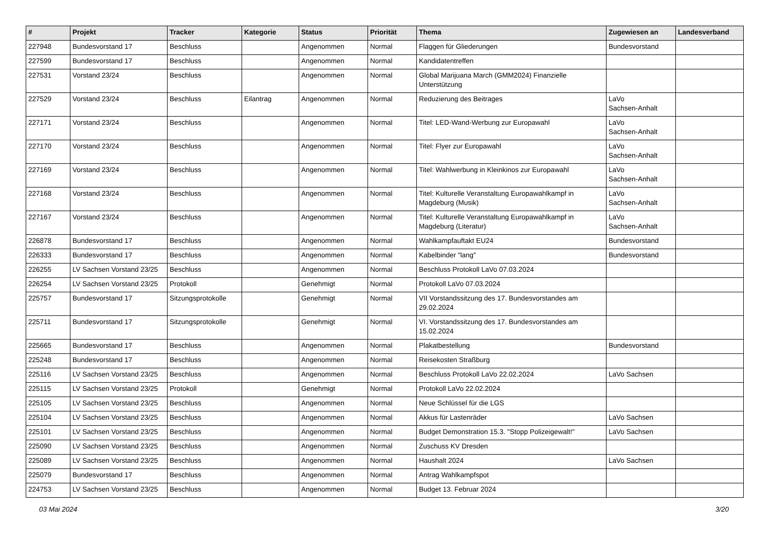| # | Projekt | Tracker | Kategorie | Status | Priorität | Thema | Zugewiesen an | Landesverband |
| --- | --- | --- | --- | --- | --- | --- | --- | --- |
| 227948 | Bundesvorstand 17 | Beschluss | | Angenommen | Normal | Flaggen für Gliederungen | Bundesvorstand | |
| 227599 | Bundesvorstand 17 | Beschluss | | Angenommen | Normal | Kandidatentreffen | | |
| 227531 | Vorstand 23/24 | Beschluss | | Angenommen | Normal | Global Marijuana March (GMM2024) Finanzielle Unterstützung | | |
| 227529 | Vorstand 23/24 | Beschluss | Eilantrag | Angenommen | Normal | Reduzierung des Beitrages | LaVo Sachsen-Anhalt | |
| 227171 | Vorstand 23/24 | Beschluss | | Angenommen | Normal | Titel: LED-Wand-Werbung zur Europawahl | LaVo Sachsen-Anhalt | |
| 227170 | Vorstand 23/24 | Beschluss | | Angenommen | Normal | Titel: Flyer zur Europawahl | LaVo Sachsen-Anhalt | |
| 227169 | Vorstand 23/24 | Beschluss | | Angenommen | Normal | Titel: Wahlwerbung in Kleinkinos zur Europawahl | LaVo Sachsen-Anhalt | |
| 227168 | Vorstand 23/24 | Beschluss | | Angenommen | Normal | Titel: Kulturelle Veranstaltung Europawahlkampf in Magdeburg (Musik) | LaVo Sachsen-Anhalt | |
| 227167 | Vorstand 23/24 | Beschluss | | Angenommen | Normal | Titel: Kulturelle Veranstaltung Europawahlkampf in Magdeburg (Literatur) | LaVo Sachsen-Anhalt | |
| 226878 | Bundesvorstand 17 | Beschluss | | Angenommen | Normal | Wahlkampfauftakt EU24 | Bundesvorstand | |
| 226333 | Bundesvorstand 17 | Beschluss | | Angenommen | Normal | Kabelbinder "lang" | Bundesvorstand | |
| 226255 | LV Sachsen Vorstand 23/25 | Beschluss | | Angenommen | Normal | Beschluss Protokoll LaVo 07.03.2024 | | |
| 226254 | LV Sachsen Vorstand 23/25 | Protokoll | | Genehmigt | Normal | Protokoll LaVo 07.03.2024 | | |
| 225757 | Bundesvorstand 17 | Sitzungsprotokolle | | Genehmigt | Normal | VII Vorstandssitzung des 17. Bundesvorstandes am 29.02.2024 | | |
| 225711 | Bundesvorstand 17 | Sitzungsprotokolle | | Genehmigt | Normal | VI. Vorstandssitzung des 17. Bundesvorstandes am 15.02.2024 | | |
| 225665 | Bundesvorstand 17 | Beschluss | | Angenommen | Normal | Plakatbestellung | Bundesvorstand | |
| 225248 | Bundesvorstand 17 | Beschluss | | Angenommen | Normal | Reisekosten Straßburg | | |
| 225116 | LV Sachsen Vorstand 23/25 | Beschluss | | Angenommen | Normal | Beschluss Protokoll LaVo 22.02.2024 | LaVo Sachsen | |
| 225115 | LV Sachsen Vorstand 23/25 | Protokoll | | Genehmigt | Normal | Protokoll LaVo 22.02.2024 | | |
| 225105 | LV Sachsen Vorstand 23/25 | Beschluss | | Angenommen | Normal | Neue Schlüssel für die LGS | | |
| 225104 | LV Sachsen Vorstand 23/25 | Beschluss | | Angenommen | Normal | Akkus für Lastenräder | LaVo Sachsen | |
| 225101 | LV Sachsen Vorstand 23/25 | Beschluss | | Angenommen | Normal | Budget Demonstration 15.3. "Stopp Polizeigewalt!" | LaVo Sachsen | |
| 225090 | LV Sachsen Vorstand 23/25 | Beschluss | | Angenommen | Normal | Zuschuss KV Dresden | | |
| 225089 | LV Sachsen Vorstand 23/25 | Beschluss | | Angenommen | Normal | Haushalt 2024 | LaVo Sachsen | |
| 225079 | Bundesvorstand 17 | Beschluss | | Angenommen | Normal | Antrag Wahlkampfspot | | |
| 224753 | LV Sachsen Vorstand 23/25 | Beschluss | | Angenommen | Normal | Budget 13. Februar 2024 | | |
03 Mai 2024 3/20